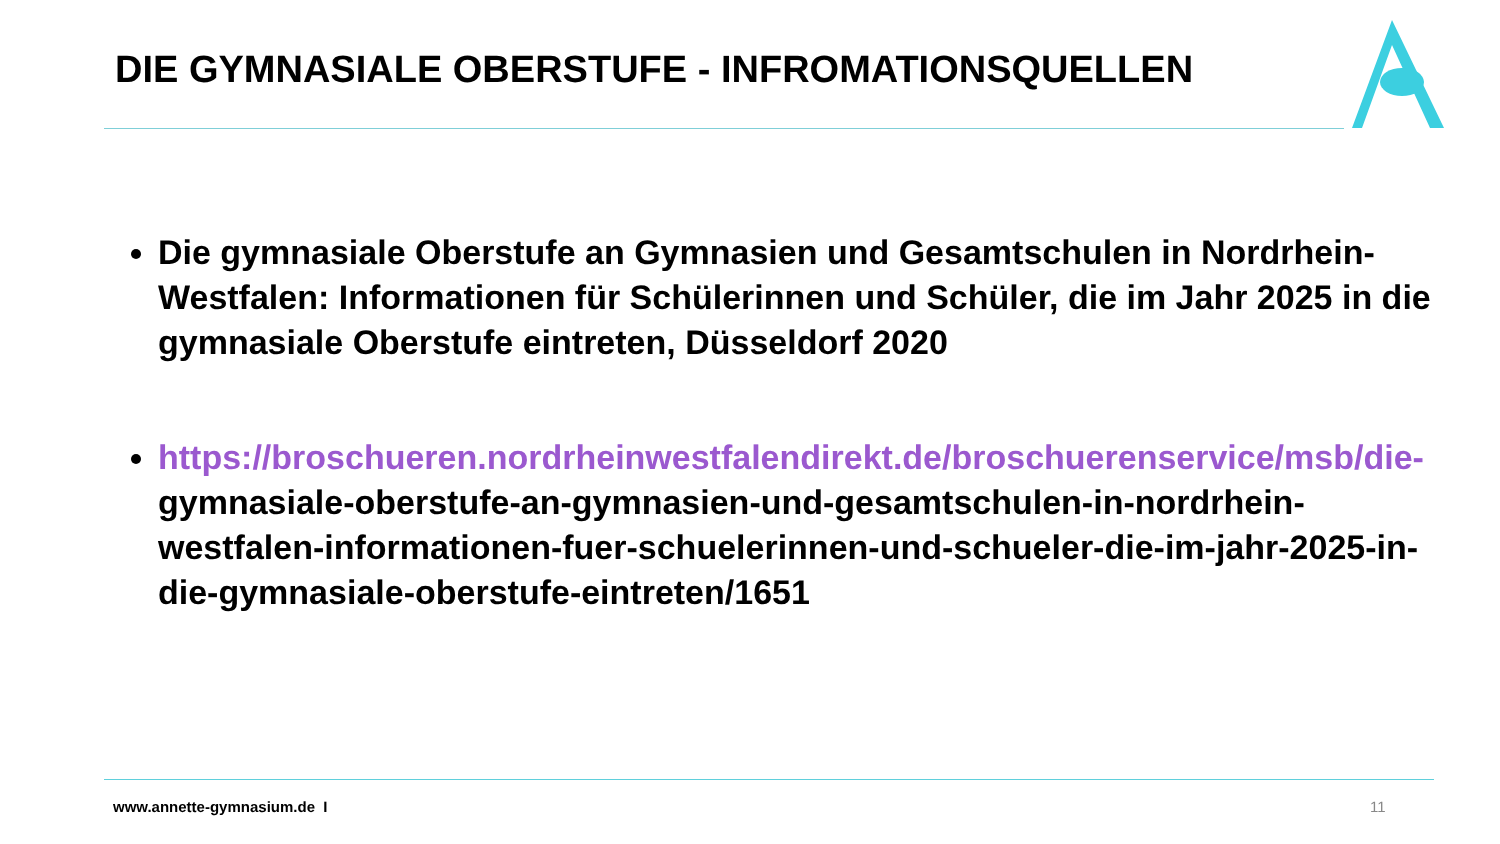DIE GYMNASIALE OBERSTUFE - INFROMATIONSQUELLEN
Die gymnasiale Oberstufe an Gymnasien und Gesamtschulen in Nordrhein-Westfalen: Informationen für Schülerinnen und Schüler, die im Jahr 2025 in die gymnasiale Oberstufe eintreten, Düsseldorf 2020
https://broschueren.nordrheinwestfalendirekt.de/broschuerenservice/msb/die-gymnasiale-oberstufe-an-gymnasien-und-gesamtschulen-in-nordrhein-westfalen-informationen-fuer-schuelerinnen-und-schueler-die-im-jahr-2025-in-die-gymnasiale-oberstufe-eintreten/1651
www.annette-gymnasium.de I 11